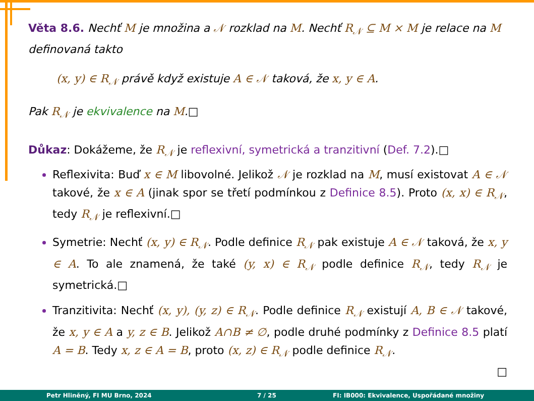Věta 8.6. Nechť M je množina a 𝒩 rozklad na M. Nechť R<sub>𝒩</sub> ⊆ M × M je relace na M definovaná takto
(x, y) ∈ R<sub>𝒩</sub> právě když existuje A ∈ 𝒩 taková, že x, y ∈ A.
Pak R<sub>𝒩</sub> je ekvivalence na M.□
Důkaz: Dokážeme, že R<sub>𝒩</sub> je reflexivní, symetrická a tranzitivní (Def. 7.2).□
Reflexivita: Buď x ∈ M libovolné. Jelikož 𝒩 je rozklad na M, musí existovat A ∈ 𝒩 takové, že x ∈ A (jinak spor se třetí podmínkou z Definice 8.5). Proto (x, x) ∈ R<sub>𝒩</sub>, tedy R<sub>𝒩</sub> je reflexivní.□
Symetrie: Nechť (x, y) ∈ R<sub>𝒩</sub>. Podle definice R<sub>𝒩</sub> pak existuje A ∈ 𝒩 taková, že x, y ∈ A. To ale znamená, že také (y, x) ∈ R<sub>𝒩</sub> podle definice R<sub>𝒩</sub>, tedy R<sub>𝒩</sub> je symetrická.□
Tranzitivita: Nechť (x, y), (y, z) ∈ R<sub>𝒩</sub>. Podle definice R<sub>𝒩</sub> existují A, B ∈ 𝒩 takové, že x, y ∈ A a y, z ∈ B. Jelikož A∩B ≠ ∅, podle druhé podmínky z Definice 8.5 platí A = B. Tedy x, z ∈ A = B, proto (x, z) ∈ R<sub>𝒩</sub> podle definice R<sub>𝒩</sub>.
□
Petr Hliněný, FI MU Brno, 2024 7 / 25 FI: IB000: Ekvivalence, Uspořádané množiny